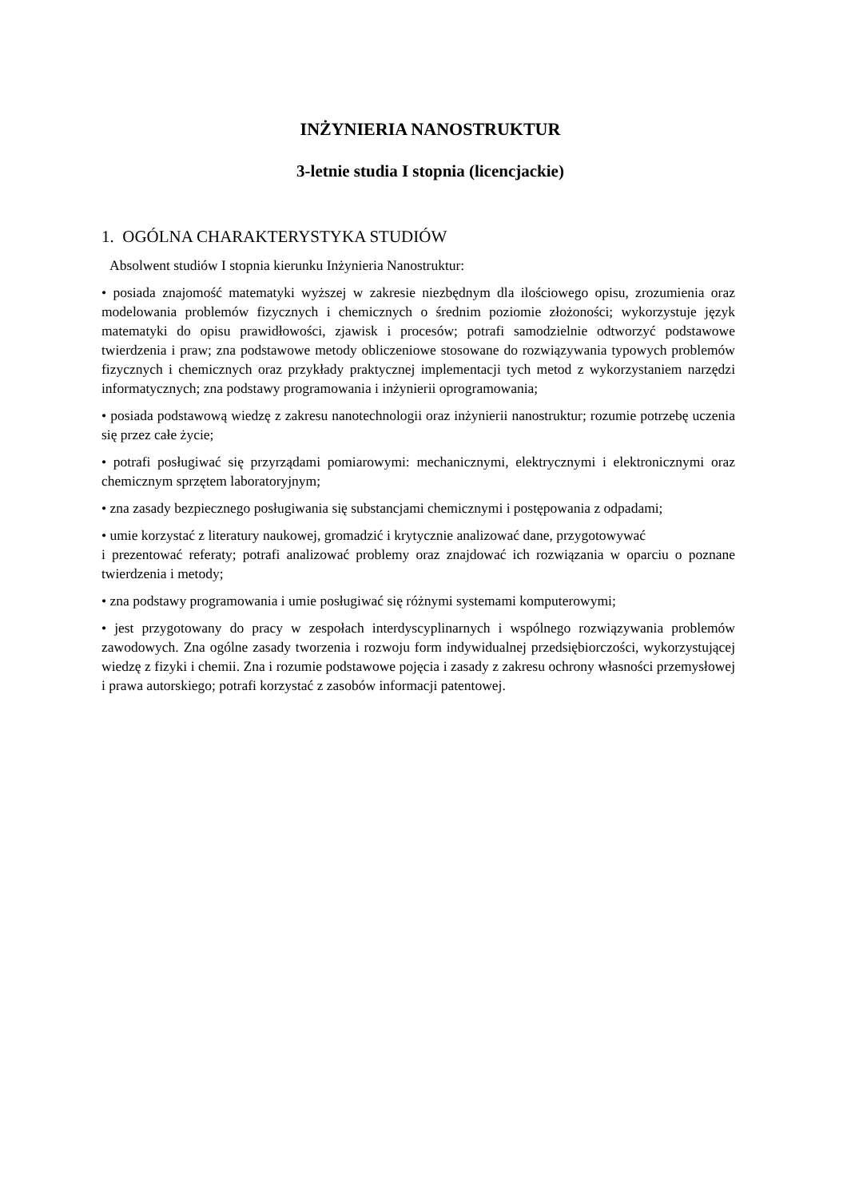INŻYNIERIA NANOSTRUKTUR
3-letnie studia I stopnia (licencjackie)
1. OGÓLNA CHARAKTERYSTYKA STUDIÓW
Absolwent studiów I stopnia kierunku Inżynieria Nanostruktur:
• posiada znajomość matematyki wyższej w zakresie niezbędnym dla ilościowego opisu, zrozumienia oraz modelowania problemów fizycznych i chemicznych o średnim poziomie złożoności; wykorzystuje język matematyki do opisu prawidłowości, zjawisk i procesów; potrafi samodzielnie odtworzyć podstawowe twierdzenia i praw; zna podstawowe metody obliczeniowe stosowane do rozwiązywania typowych problemów fizycznych i chemicznych oraz przykłady praktycznej implementacji tych metod z wykorzystaniem narzędzi informatycznych; zna podstawy programowania i inżynierii oprogramowania;
• posiada podstawową wiedzę z zakresu nanotechnologii oraz inżynierii nanostruktur; rozumie potrzebę uczenia się przez całe życie;
• potrafi posługiwać się przyrządami pomiarowymi: mechanicznymi, elektrycznymi i elektronicznymi oraz chemicznym sprzętem laboratoryjnym;
• zna zasady bezpiecznego posługiwania się substancjami chemicznymi i postępowania z odpadami;
• umie korzystać z literatury naukowej, gromadzić i krytycznie analizować dane, przygotowywać
i prezentować referaty; potrafi analizować problemy oraz znajdować ich rozwiązania w oparciu o poznane twierdzenia i metody;
• zna podstawy programowania i umie posługiwać się różnymi systemami komputerowymi;
• jest przygotowany do pracy w zespołach interdyscyplinarnych i wspólnego rozwiązywania problemów zawodowych. Zna ogólne zasady tworzenia i rozwoju form indywidualnej przedsiębiorczości, wykorzystującej wiedzę z fizyki i chemii. Zna i rozumie podstawowe pojęcia i zasady z zakresu ochrony własności przemysłowej i prawa autorskiego; potrafi korzystać z zasobów informacji patentowej.